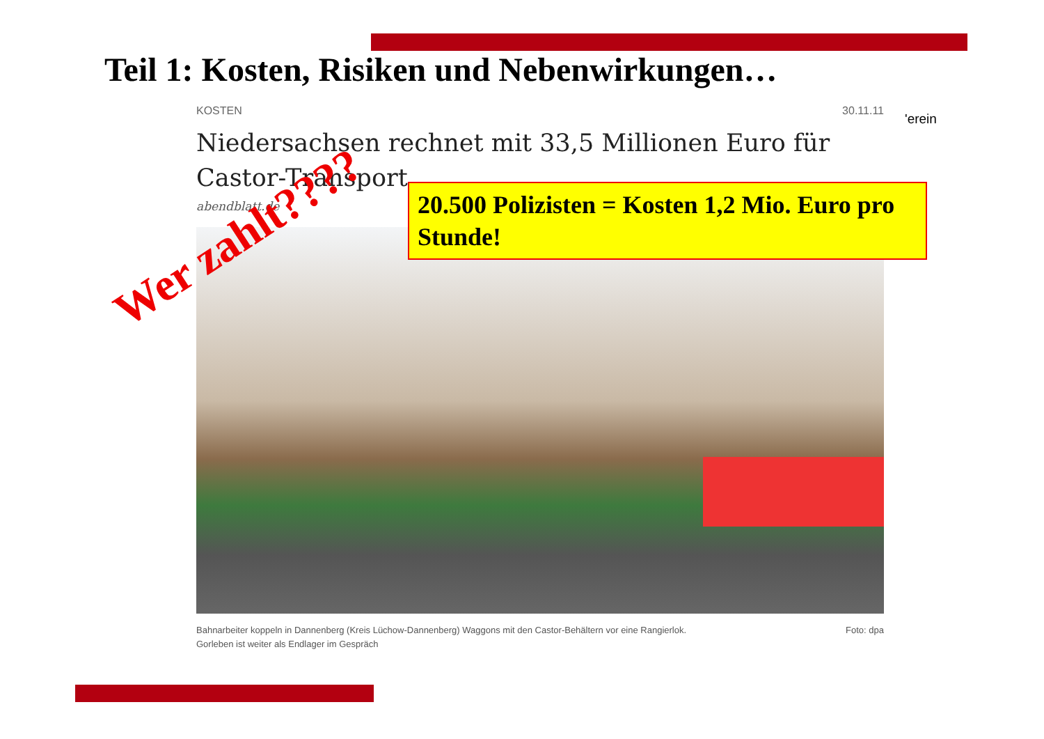Teil 1: Kosten, Risiken und Nebenwirkungen…
'erein
KOSTEN 30.11.11
Niedersachsen rechnet mit 33,5 Millionen Euro für
Castor-Transport
abendblatt.de
Bahnarbeiter koppeln in Dannenberg (Kreis Lüchow-Dannenberg) Waggons mit den Castor-Behältern vor eine Rangierlok.
Gorleben ist weiter als Endlager im Gespräch Foto: dpa
20.500 Polizisten = Kosten 1,2 Mio. Euro pro Stunde!
Wer zahlt????